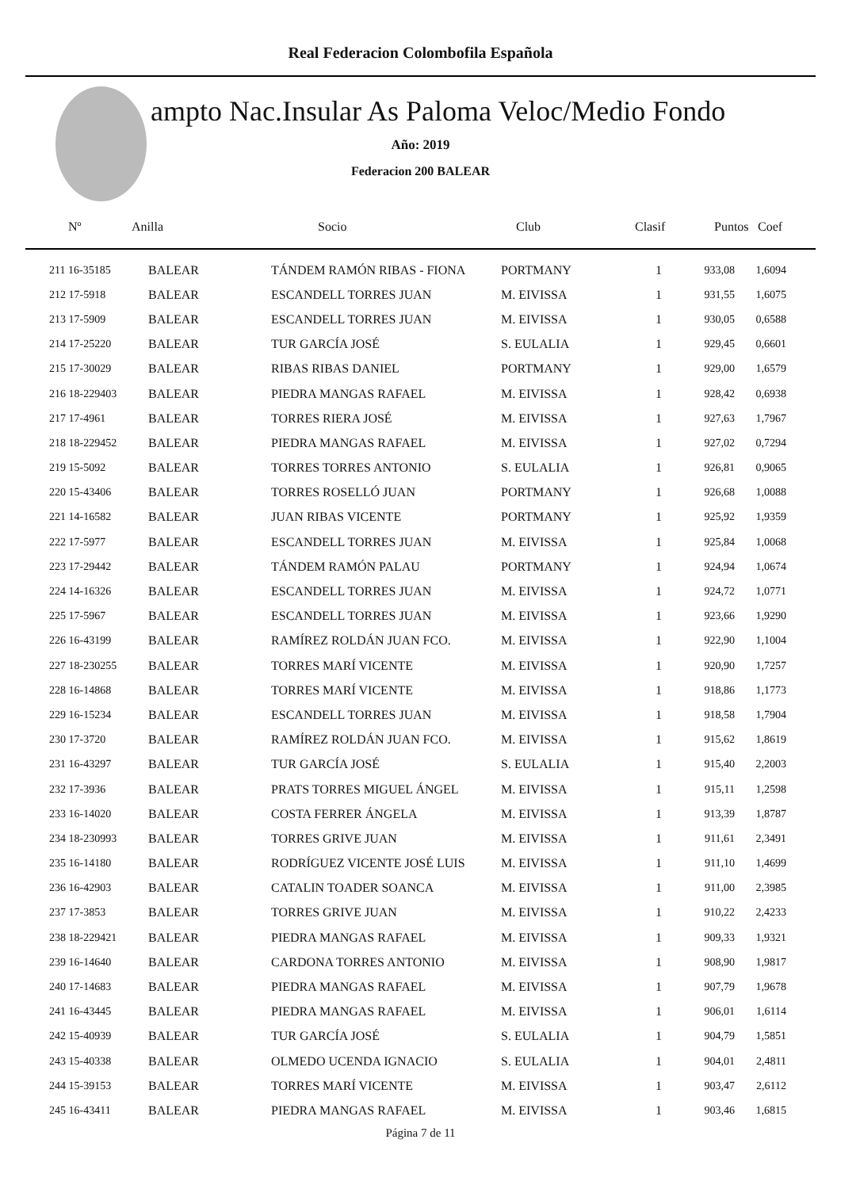Real Federacion Colombofila Española
ampto Nac.Insular As Paloma Veloc/Medio Fondo
Año: 2019
Federacion 200 BALEAR
| Nº | Anilla | Socio | Club | Clasif | Puntos | Coef |
| --- | --- | --- | --- | --- | --- | --- |
| 211 16-35185 | BALEAR | TÁNDEM RAMÓN RIBAS - FIONA | PORTMANY | 1 | 933,08 | 1,6094 |
| 212 17-5918 | BALEAR | ESCANDELL TORRES JUAN | M. EIVISSA | 1 | 931,55 | 1,6075 |
| 213 17-5909 | BALEAR | ESCANDELL TORRES JUAN | M. EIVISSA | 1 | 930,05 | 0,6588 |
| 214 17-25220 | BALEAR | TUR GARCÍA JOSÉ | S. EULALIA | 1 | 929,45 | 0,6601 |
| 215 17-30029 | BALEAR | RIBAS RIBAS DANIEL | PORTMANY | 1 | 929,00 | 1,6579 |
| 216 18-229403 | BALEAR | PIEDRA MANGAS RAFAEL | M. EIVISSA | 1 | 928,42 | 0,6938 |
| 217 17-4961 | BALEAR | TORRES RIERA JOSÉ | M. EIVISSA | 1 | 927,63 | 1,7967 |
| 218 18-229452 | BALEAR | PIEDRA MANGAS RAFAEL | M. EIVISSA | 1 | 927,02 | 0,7294 |
| 219 15-5092 | BALEAR | TORRES TORRES ANTONIO | S. EULALIA | 1 | 926,81 | 0,9065 |
| 220 15-43406 | BALEAR | TORRES ROSELLÓ JUAN | PORTMANY | 1 | 926,68 | 1,0088 |
| 221 14-16582 | BALEAR | JUAN RIBAS VICENTE | PORTMANY | 1 | 925,92 | 1,9359 |
| 222 17-5977 | BALEAR | ESCANDELL TORRES JUAN | M. EIVISSA | 1 | 925,84 | 1,0068 |
| 223 17-29442 | BALEAR | TÁNDEM RAMÓN PALAU | PORTMANY | 1 | 924,94 | 1,0674 |
| 224 14-16326 | BALEAR | ESCANDELL TORRES JUAN | M. EIVISSA | 1 | 924,72 | 1,0771 |
| 225 17-5967 | BALEAR | ESCANDELL TORRES JUAN | M. EIVISSA | 1 | 923,66 | 1,9290 |
| 226 16-43199 | BALEAR | RAMÍREZ ROLDÁN JUAN FCO. | M. EIVISSA | 1 | 922,90 | 1,1004 |
| 227 18-230255 | BALEAR | TORRES MARÍ VICENTE | M. EIVISSA | 1 | 920,90 | 1,7257 |
| 228 16-14868 | BALEAR | TORRES MARÍ VICENTE | M. EIVISSA | 1 | 918,86 | 1,1773 |
| 229 16-15234 | BALEAR | ESCANDELL TORRES JUAN | M. EIVISSA | 1 | 918,58 | 1,7904 |
| 230 17-3720 | BALEAR | RAMÍREZ ROLDÁN JUAN FCO. | M. EIVISSA | 1 | 915,62 | 1,8619 |
| 231 16-43297 | BALEAR | TUR GARCÍA JOSÉ | S. EULALIA | 1 | 915,40 | 2,2003 |
| 232 17-3936 | BALEAR | PRATS TORRES MIGUEL ÁNGEL | M. EIVISSA | 1 | 915,11 | 1,2598 |
| 233 16-14020 | BALEAR | COSTA FERRER ÁNGELA | M. EIVISSA | 1 | 913,39 | 1,8787 |
| 234 18-230993 | BALEAR | TORRES GRIVE JUAN | M. EIVISSA | 1 | 911,61 | 2,3491 |
| 235 16-14180 | BALEAR | RODRÍGUEZ VICENTE JOSÉ LUIS | M. EIVISSA | 1 | 911,10 | 1,4699 |
| 236 16-42903 | BALEAR | CATALIN TOADER SOANCA | M. EIVISSA | 1 | 911,00 | 2,3985 |
| 237 17-3853 | BALEAR | TORRES GRIVE JUAN | M. EIVISSA | 1 | 910,22 | 2,4233 |
| 238 18-229421 | BALEAR | PIEDRA MANGAS RAFAEL | M. EIVISSA | 1 | 909,33 | 1,9321 |
| 239 16-14640 | BALEAR | CARDONA TORRES ANTONIO | M. EIVISSA | 1 | 908,90 | 1,9817 |
| 240 17-14683 | BALEAR | PIEDRA MANGAS RAFAEL | M. EIVISSA | 1 | 907,79 | 1,9678 |
| 241 16-43445 | BALEAR | PIEDRA MANGAS RAFAEL | M. EIVISSA | 1 | 906,01 | 1,6114 |
| 242 15-40939 | BALEAR | TUR GARCÍA JOSÉ | S. EULALIA | 1 | 904,79 | 1,5851 |
| 243 15-40338 | BALEAR | OLMEDO UCENDA IGNACIO | S. EULALIA | 1 | 904,01 | 2,4811 |
| 244 15-39153 | BALEAR | TORRES MARÍ VICENTE | M. EIVISSA | 1 | 903,47 | 2,6112 |
| 245 16-43411 | BALEAR | PIEDRA MANGAS RAFAEL | M. EIVISSA | 1 | 903,46 | 1,6815 |
Página 7 de 11